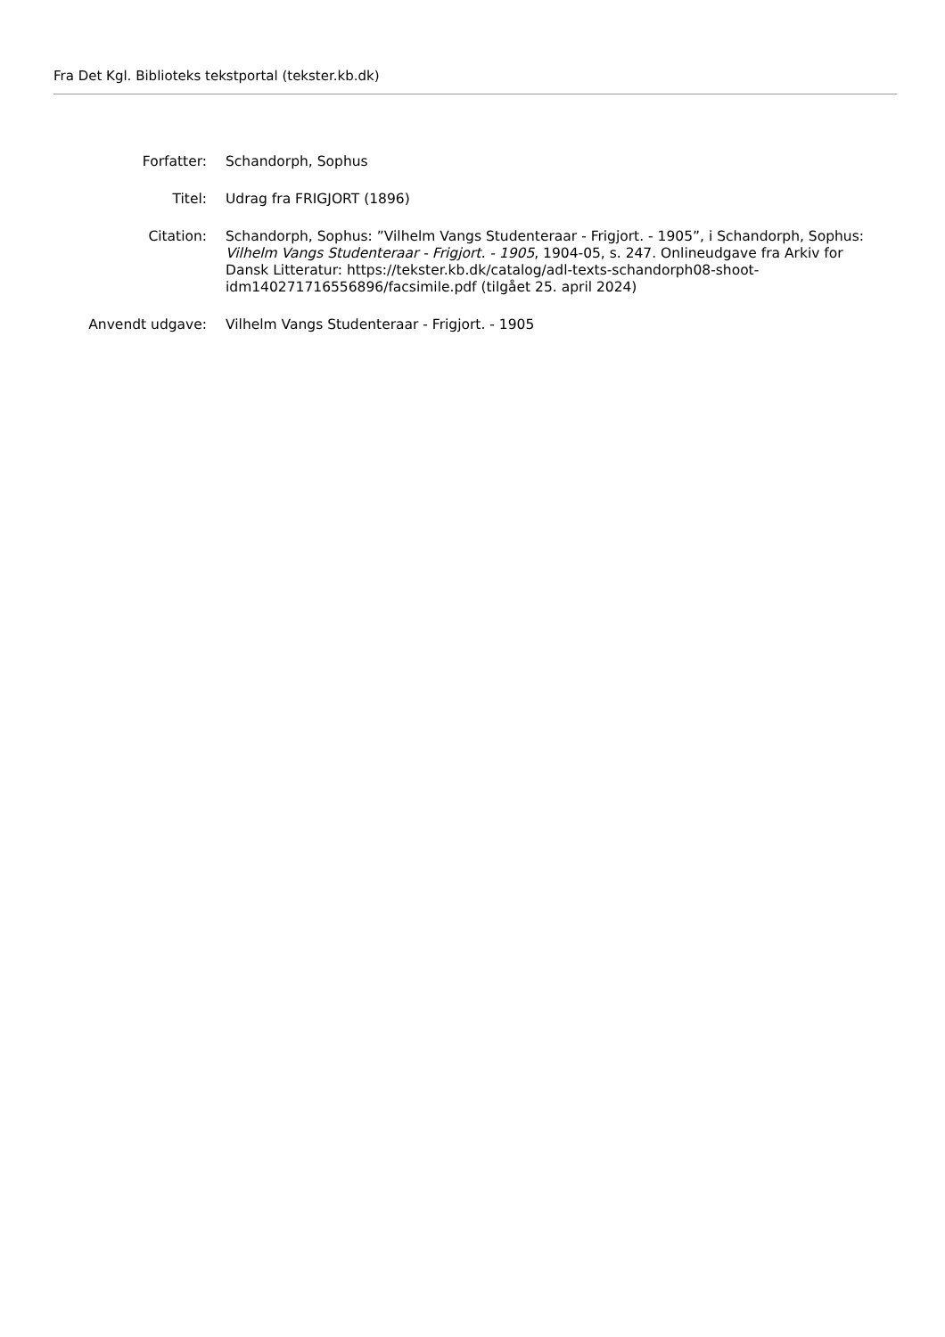Fra Det Kgl. Biblioteks tekstportal (tekster.kb.dk)
| Forfatter: | Schandorph, Sophus |
| Titel: | Udrag fra FRIGJORT (1896) |
| Citation: | Schandorph, Sophus: ”Vilhelm Vangs Studenteraar - Frigjort. - 1905”, i Schandorph, Sophus: Vilhelm Vangs Studenteraar - Frigjort. - 1905 , 1904-05, s. 247. Onlineudgave fra Arkiv for Dansk Litteratur: https://tekster.kb.dk/catalog/adl-texts-schandorph08-shoot-idm140271716556896/facsimile.pdf (tilgået 25. april 2024) |
| Anvendt udgave: | Vilhelm Vangs Studenteraar - Frigjort. - 1905 |